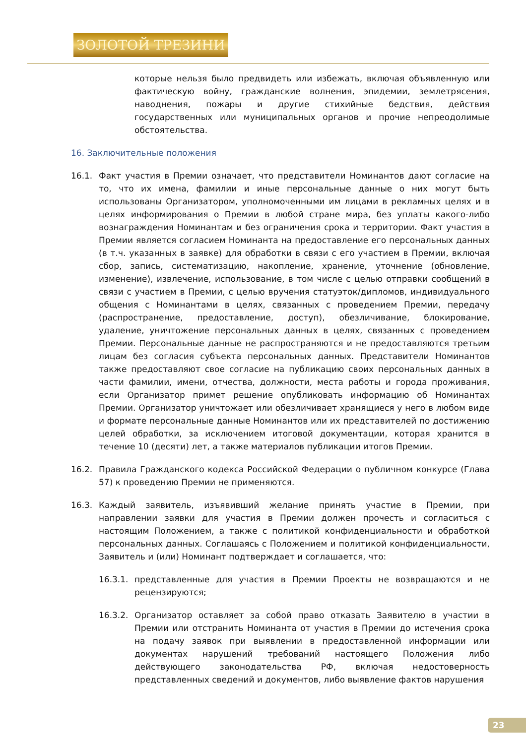ЗОЛОТОЙ ТРЕЗИНИ
которые нельзя было предвидеть или избежать, включая объявленную или фактическую войну, гражданские волнения, эпидемии, землетрясения, наводнения, пожары и другие стихийные бедствия, действия государственных или муниципальных органов и прочие непреодолимые обстоятельства.
16. Заключительные положения
16.1. Факт участия в Премии означает, что представители Номинантов дают согласие на то, что их имена, фамилии и иные персональные данные о них могут быть использованы Организатором, уполномоченными им лицами в рекламных целях и в целях информирования о Премии в любой стране мира, без уплаты какого-либо вознаграждения Номинантам и без ограничения срока и территории. Факт участия в Премии является согласием Номинанта на предоставление его персональных данных (в т.ч. указанных в заявке) для обработки в связи с его участием в Премии, включая сбор, запись, систематизацию, накопление, хранение, уточнение (обновление, изменение), извлечение, использование, в том числе с целью отправки сообщений в связи с участием в Премии, с целью вручения статуэток/дипломов, индивидуального общения с Номинантами в целях, связанных с проведением Премии, передачу (распространение, предоставление, доступ), обезличивание, блокирование, удаление, уничтожение персональных данных в целях, связанных с проведением Премии. Персональные данные не распространяются и не предоставляются третьим лицам без согласия субъекта персональных данных. Представители Номинантов также предоставляют свое согласие на публикацию своих персональных данных в части фамилии, имени, отчества, должности, места работы и города проживания, если Организатор примет решение опубликовать информацию об Номинантах Премии. Организатор уничтожает или обезличивает хранящиеся у него в любом виде и формате персональные данные Номинантов или их представителей по достижению целей обработки, за исключением итоговой документации, которая хранится в течение 10 (десяти) лет, а также материалов публикации итогов Премии.
16.2. Правила Гражданского кодекса Российской Федерации о публичном конкурсе (Глава 57) к проведению Премии не применяются.
16.3. Каждый заявитель, изъявивший желание принять участие в Премии, при направлении заявки для участия в Премии должен прочесть и согласиться с настоящим Положением, а также с политикой конфиденциальности и обработкой персональных данных. Соглашаясь с Положением и политикой конфиденциальности, Заявитель и (или) Номинант подтверждает и соглашается, что:
16.3.1. представленные для участия в Премии Проекты не возвращаются и не рецензируются;
16.3.2. Организатор оставляет за собой право отказать Заявителю в участии в Премии или отстранить Номинанта от участия в Премии до истечения срока на подачу заявок при выявлении в предоставленной информации или документах нарушений требований настоящего Положения либо действующего законодательства РФ, включая недостоверность представленных сведений и документов, либо выявление фактов нарушения
23